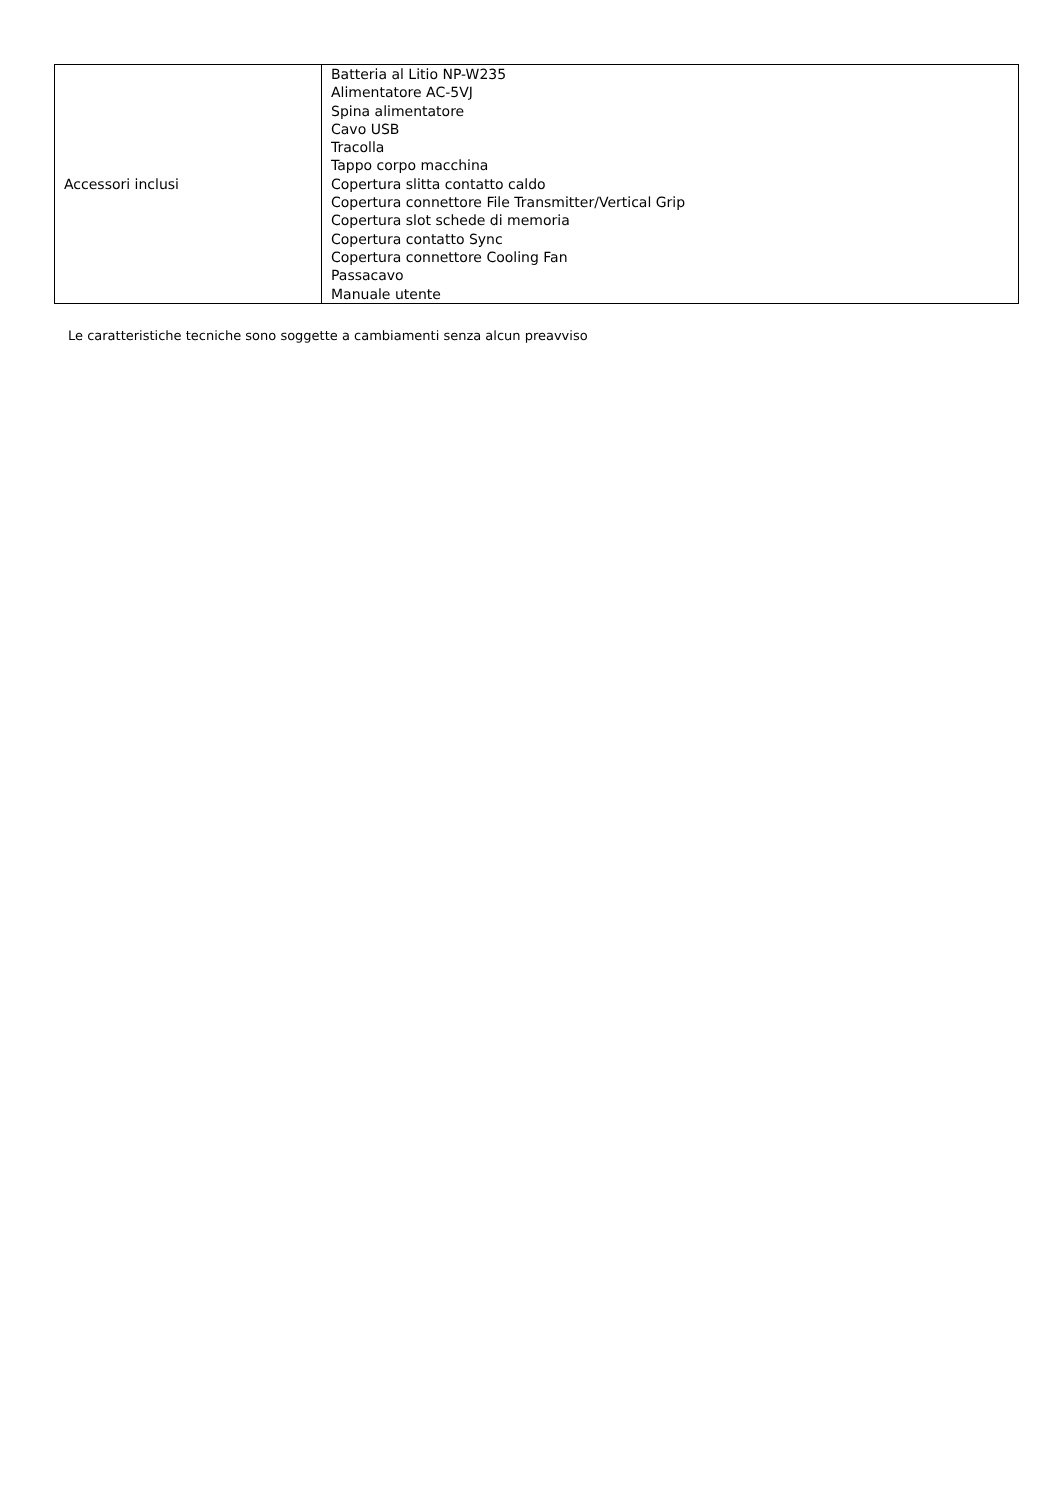| Accessori inclusi | Batteria al Litio NP-W235 Alimentatore AC-5VJ Spina alimentatore Cavo USB Tracolla Tappo corpo macchina Copertura slitta contatto caldo Copertura connettore File Transmitter/Vertical Grip Copertura slot schede di memoria Copertura contatto Sync Copertura connettore Cooling Fan Passacavo Manuale utente |
Le caratteristiche tecniche sono soggette a cambiamenti senza alcun preavviso